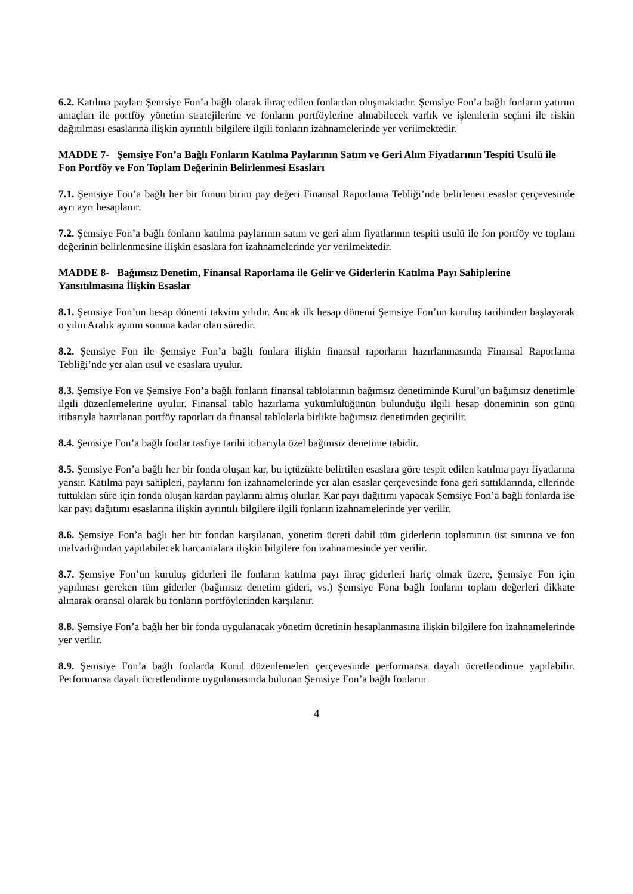6.2. Katılma payları Şemsiye Fon’a bağlı olarak ihraç edilen fonlardan oluşmaktadır. Şemsiye Fon’a bağlı fonların yatırım amaçları ile portföy yönetim stratejilerine ve fonların portföylerine alınabilecek varlık ve işlemlerin seçimi ile riskin dağıtılması esaslarına ilişkin ayrıntılı bilgilere ilgili fonların izahnamelerinde yer verilmektedir.
MADDE 7- Şemsiye Fon’a Bağlı Fonların Katılma Paylarının Satım ve Geri Alım Fiyatlarının Tespiti Usulü ile Fon Portföy ve Fon Toplam Değerinin Belirlenmesi Esasları
7.1. Şemsiye Fon’a bağlı her bir fonun birim pay değeri Finansal Raporlama Tebliği’nde belirlenen esaslar çerçevesinde ayrı ayrı hesaplanır.
7.2. Şemsiye Fon’a bağlı fonların katılma paylarının satım ve geri alım fiyatlarının tespiti usulü ile fon portföy ve toplam değerinin belirlenmesine ilişkin esaslara fon izahnamelerinde yer verilmektedir.
MADDE 8- Bağımsız Denetim, Finansal Raporlama ile Gelir ve Giderlerin Katılma Payı Sahiplerine Yansıtılmasına İlişkin Esaslar
8.1. Şemsiye Fon’un hesap dönemi takvim yılıdır. Ancak ilk hesap dönemi Şemsiye Fon’un kuruluş tarihinden başlayarak o yılın Aralık ayının sonuna kadar olan süredir.
8.2. Şemsiye Fon ile Şemsiye Fon’a bağlı fonlara ilişkin finansal raporların hazırlanmasında Finansal Raporlama Tebliği’nde yer alan usul ve esaslara uyulur.
8.3. Şemsiye Fon ve Şemsiye Fon’a bağlı fonların finansal tablolarının bağımsız denetiminde Kurul’un bağımsız denetimle ilgili düzenlemelerine uyulur. Finansal tablo hazırlama yükümlülüğünün bulunduğu ilgili hesap döneminin son günü itibarıyla hazırlanan portföy raporları da finansal tablolarla birlikte bağımsız denetimden geçirilir.
8.4. Şemsiye Fon’a bağlı fonlar tasfiye tarihi itibarıyla özel bağımsız denetime tabidir.
8.5. Şemsiye Fon’a bağlı her bir fonda oluşan kar, bu içtüzükte belirtilen esaslara göre tespit edilen katılma payı fiyatlarına yansır. Katılma payı sahipleri, paylarını fon izahnamelerinde yer alan esaslar çerçevesinde fona geri sattıklarında, ellerinde tuttukları süre için fonda oluşan kardan paylarını almış olurlar. Kar payı dağıtımı yapacak Şemsiye Fon’a bağlı fonlarda ise kar payı dağıtımı esaslarına ilişkin ayrıntılı bilgilere ilgili fonların izahnamelerinde yer verilir.
8.6. Şemsiye Fon’a bağlı her bir fondan karşılanan, yönetim ücreti dahil tüm giderlerin toplamının üst sınırına ve fon malvarlığından yapılabilecek harcamalara ilişkin bilgilere fon izahnamesinde yer verilir.
8.7. Şemsiye Fon’un kuruluş giderleri ile fonların katılma payı ihraç giderleri hariç olmak üzere, Şemsiye Fon için yapılması gereken tüm giderler (bağımsız denetim gideri, vs.) Şemsiye Fona bağlı fonların toplam değerleri dikkate alınarak oransal olarak bu fonların portföylerinden karşılanır.
8.8. Şemsiye Fon’a bağlı her bir fonda uygulanacak yönetim ücretinin hesaplanmasına ilişkin bilgilere fon izahnamelerinde yer verilir.
8.9. Şemsiye Fon’a bağlı fonlarda Kurul düzenlemeleri çerçevesinde performansa dayalı ücretlendirme yapılabilir. Performansa dayalı ücretlendirme uygulamasında bulunan Şemsiye Fon’a bağlı fonların
4